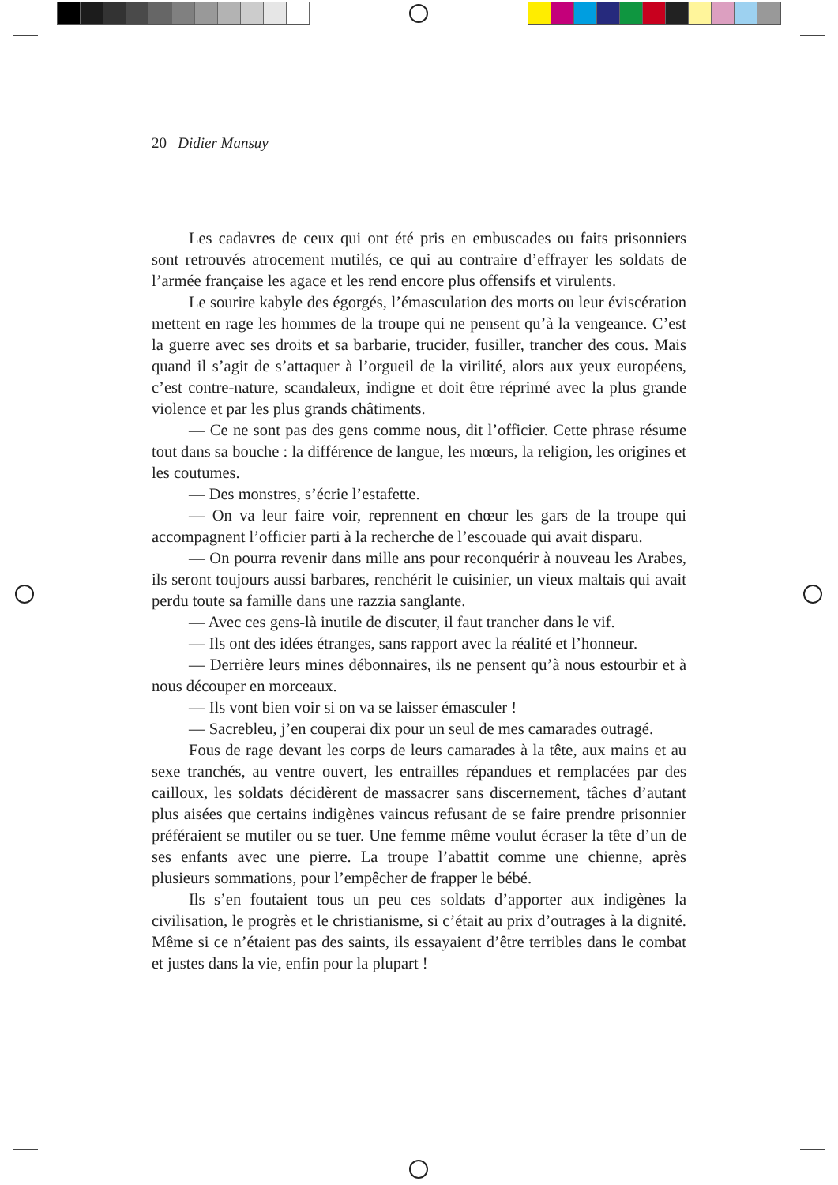20 Didier Mansuy
Les cadavres de ceux qui ont été pris en embuscades ou faits prisonniers sont retrouvés atrocement mutilés, ce qui au contraire d’effrayer les soldats de l’armée française les agace et les rend encore plus offensifs et virulents.
Le sourire kabyle des égorgés, l’émasculation des morts ou leur éviscération mettent en rage les hommes de la troupe qui ne pensent qu’à la vengeance. C’est la guerre avec ses droits et sa barbarie, trucider, fusiller, trancher des cous. Mais quand il s’agit de s’attaquer à l’orgueil de la virilité, alors aux yeux européens, c’est contre-nature, scandaleux, indigne et doit être réprimé avec la plus grande violence et par les plus grands châtiments.
— Ce ne sont pas des gens comme nous, dit l’officier. Cette phrase résume tout dans sa bouche : la différence de langue, les mœurs, la religion, les origines et les coutumes.
— Des monstres, s’écrie l’estafette.
— On va leur faire voir, reprennent en chœur les gars de la troupe qui accompagnent l’officier parti à la recherche de l’escouade qui avait disparu.
— On pourra revenir dans mille ans pour reconquérir à nouveau les Arabes, ils seront toujours aussi barbares, renchérit le cuisinier, un vieux maltais qui avait perdu toute sa famille dans une razzia sanglante.
— Avec ces gens-là inutile de discuter, il faut trancher dans le vif.
— Ils ont des idées étranges, sans rapport avec la réalité et l’honneur.
— Derrière leurs mines débonnaires, ils ne pensent qu’à nous estourbir et à nous découper en morceaux.
— Ils vont bien voir si on va se laisser émasculer !
— Sacrebleu, j’en couperai dix pour un seul de mes camarades outragé.
Fous de rage devant les corps de leurs camarades à la tête, aux mains et au sexe tranchés, au ventre ouvert, les entrailles répandues et remplacées par des cailloux, les soldats décidèrent de massacrer sans discernement, tâches d’autant plus aisées que certains indigènes vaincus refusant de se faire prendre prisonnier préféraient se mutiler ou se tuer. Une femme même voulut écraser la tête d’un de ses enfants avec une pierre. La troupe l’abattit comme une chienne, après plusieurs sommations, pour l’empêcher de frapper le bébé.
Ils s’en foutaient tous un peu ces soldats d’apporter aux indigènes la civilisation, le progrès et le christianisme, si c’était au prix d’outrages à la dignité. Même si ce n’étaient pas des saints, ils essayaient d’être terribles dans le combat et justes dans la vie, enfin pour la plupart !